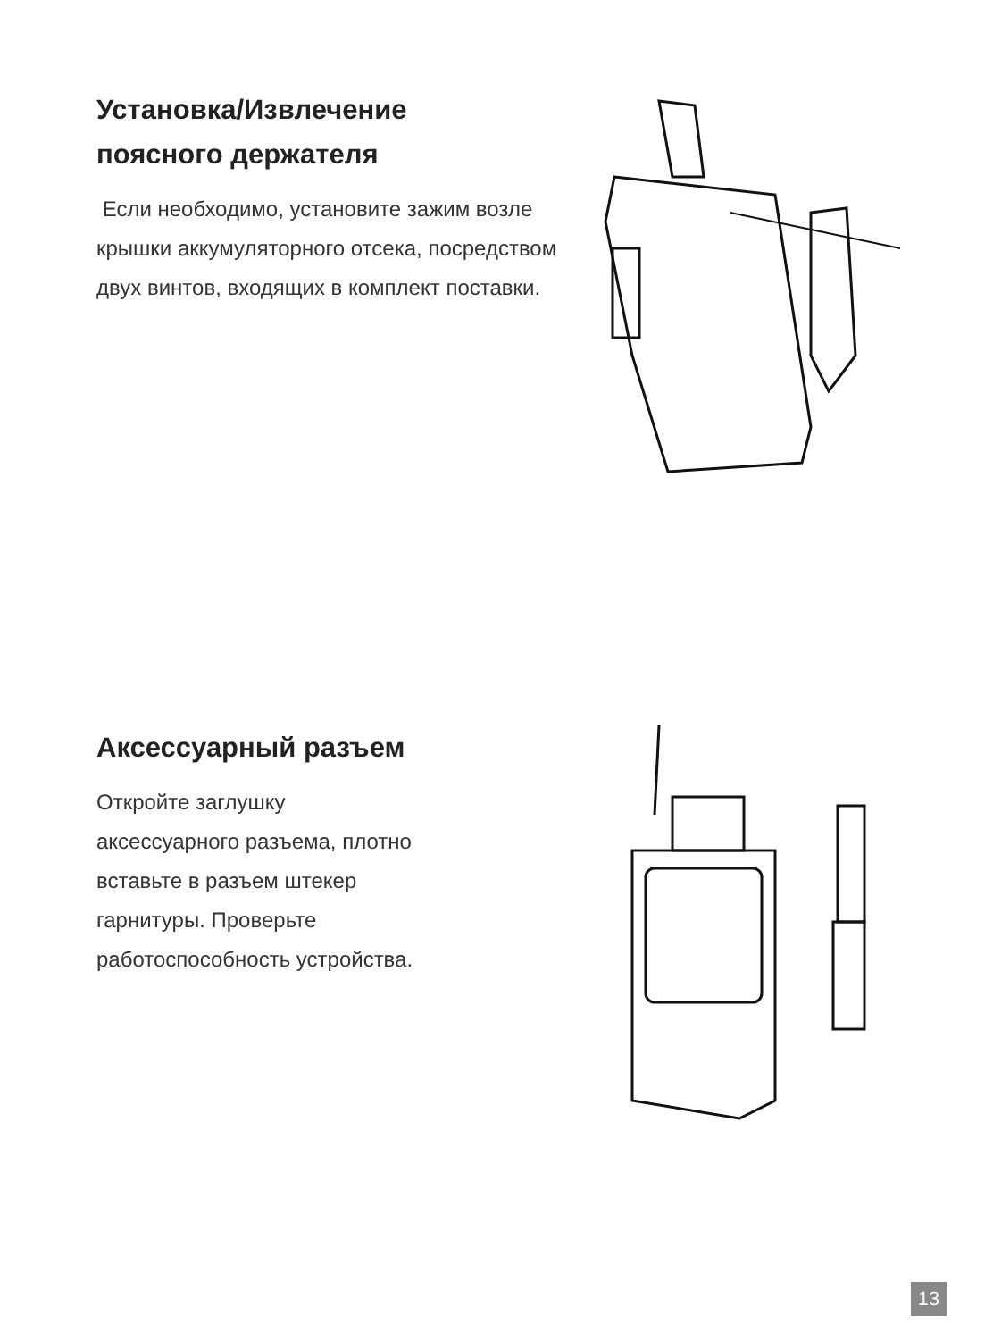Установка/Извлечение
поясного держателя
Если необходимо, установите зажим возле крышки аккумуляторного отсека, посредством двух винтов, входящих в комплект поставки.
Аксессуарный разъем
Откройте заглушку
аксессуарного разъема, плотно
вставьте в разъем штекер
гарнитуры. Проверьте
работоспособность устройства.
13